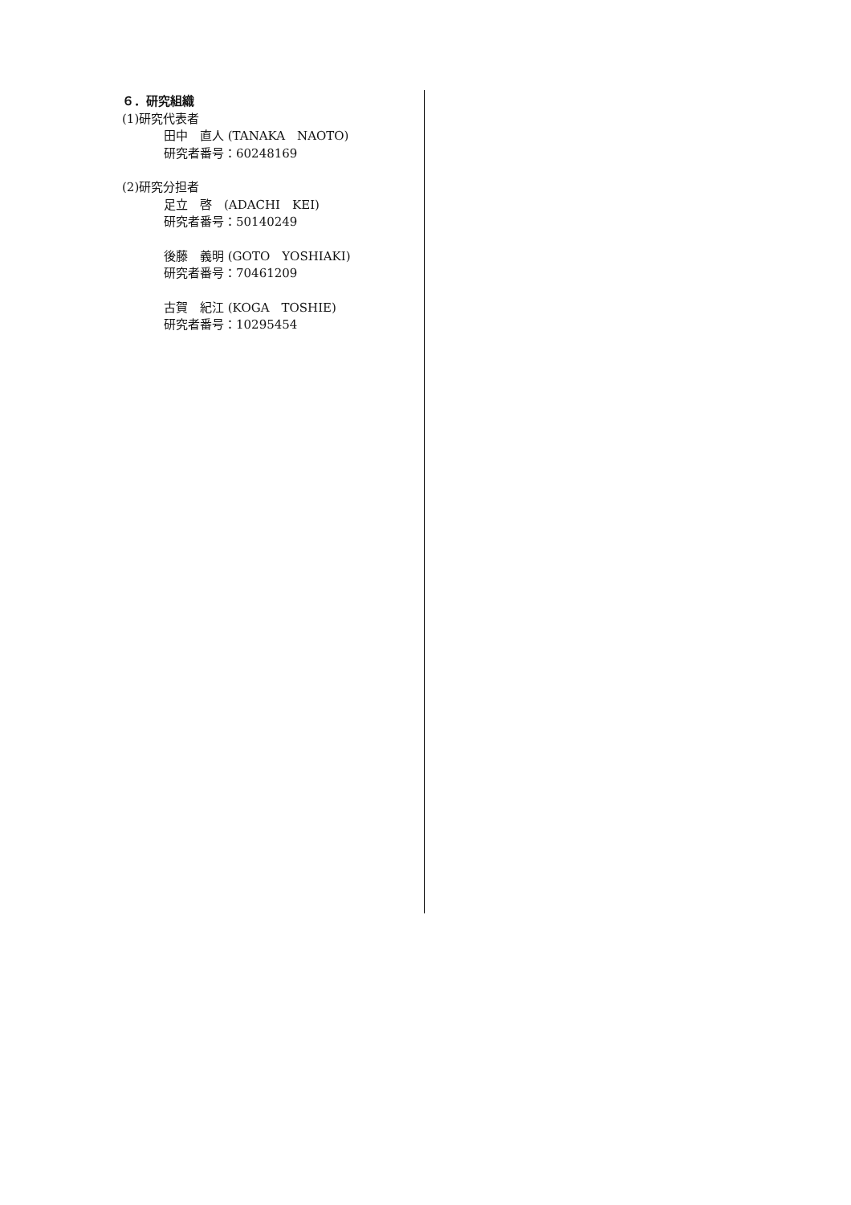６．研究組織
(1)研究代表者
田中　直人 (TANAKA　NAOTO)
研究者番号：60248169
(2)研究分担者
足立　啓　(ADACHI　KEI)
研究者番号：50140249
後藤　義明 (GOTO　YOSHIAKI)
研究者番号：70461209
古賀　紀江 (KOGA　TOSHIE)
研究者番号：10295454